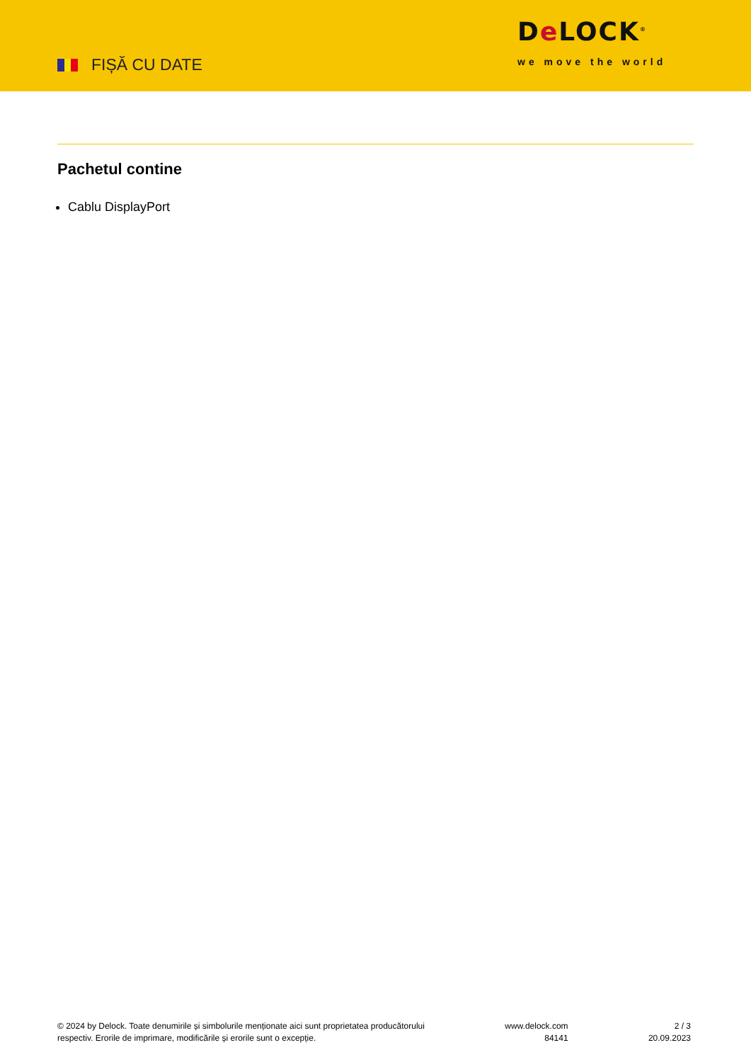FIȘĂ CU DATE
De LOCK<sup>®</sup>
we move the world
Pachetul contine
Cablu DisplayPort
© 2024 by Delock. Toate denumirile și simbolurile menționate aici sunt proprietatea producătorului
respectiv. Erorile de imprimare, modificările și erorile sunt o excepție.
www.delock.com
84141
2 / 3
20.09.2023